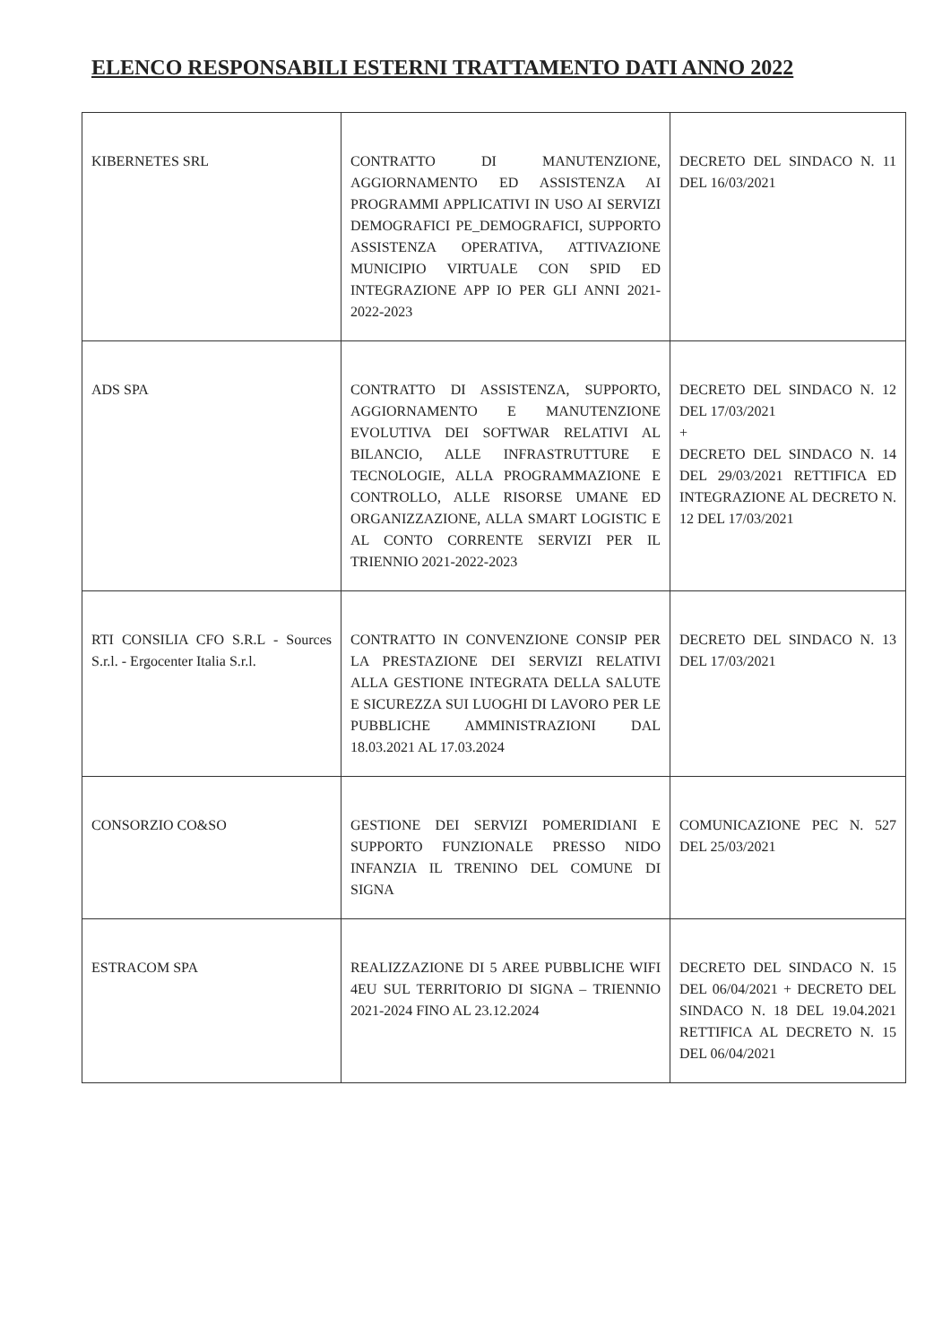ELENCO RESPONSABILI ESTERNI TRATTAMENTO DATI ANNO 2022
| KIBERNETES SRL | CONTRATTO DI MANUTENZIONE, AGGIORNAMENTO ED ASSISTENZA AI PROGRAMMI APPLICATIVI IN USO AI SERVIZI DEMOGRAFICI PE_DEMOGRAFICI, SUPPORTO ASSISTENZA OPERATIVA, ATTIVAZIONE MUNICIPIO VIRTUALE CON SPID ED INTEGRAZIONE APP IO PER GLI ANNI 2021-2022-2023 | DECRETO DEL SINDACO N. 11 DEL 16/03/2021 |
| ADS SPA | CONTRATTO DI ASSISTENZA, SUPPORTO, AGGIORNAMENTO E MANUTENZIONE EVOLUTIVA DEI SOFTWAR RELATIVI AL BILANCIO, ALLE INFRASTRUTTURE E TECNOLOGIE, ALLA PROGRAMMAZIONE E CONTROLLO, ALLE RISORSE UMANE ED ORGANIZZAZIONE, ALLA SMART LOGISTIC E AL CONTO CORRENTE SERVIZI PER IL TRIENNIO 2021-2022-2023 | DECRETO DEL SINDACO N. 12 DEL 17/03/2021 + DECRETO DEL SINDACO N. 14 DEL 29/03/2021 RETTIFICA ED INTEGRAZIONE AL DECRETO N. 12 DEL 17/03/2021 |
| RTI CONSILIA CFO S.R.L - Sources S.r.l. - Ergocenter Italia S.r.l. | CONTRATTO IN CONVENZIONE CONSIP PER LA PRESTAZIONE DEI SERVIZI RELATIVI ALLA GESTIONE INTEGRATA DELLA SALUTE E SICUREZZA SUI LUOGHI DI LAVORO PER LE PUBBLICHE AMMINISTRAZIONI DAL 18.03.2021 AL 17.03.2024 | DECRETO DEL SINDACO N. 13 DEL 17/03/2021 |
| CONSORZIO CO&SO | GESTIONE DEI SERVIZI POMERIDIANI E SUPPORTO FUNZIONALE PRESSO NIDO INFANZIA IL TRENINO DEL COMUNE DI SIGNA | COMUNICAZIONE PEC N. 527 DEL 25/03/2021 |
| ESTRACOM SPA | REALIZZAZIONE DI 5 AREE PUBBLICHE WIFI 4EU SUL TERRITORIO DI SIGNA – TRIENNIO 2021-2024 FINO AL 23.12.2024 | DECRETO DEL SINDACO N. 15 DEL 06/04/2021 + DECRETO DEL SINDACO N. 18 DEL 19.04.2021 RETTIFICA AL DECRETO N. 15 DEL 06/04/2021 |